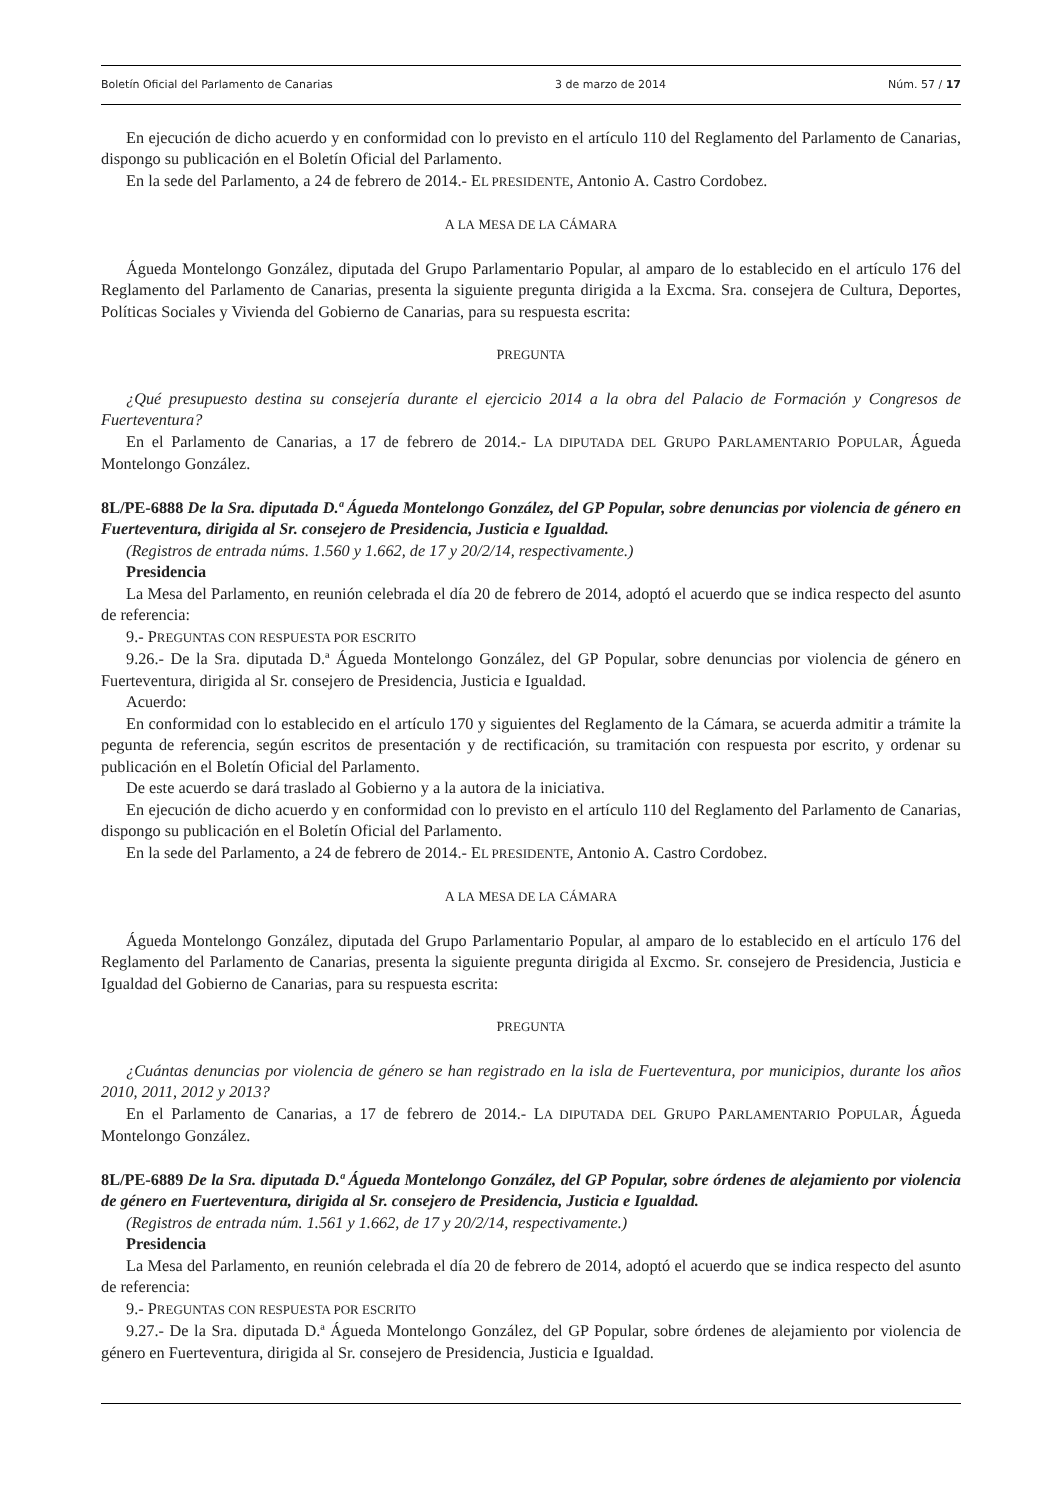Boletín Oficial del Parlamento de Canarias 3 de marzo de 2014 Núm. 57 / 17
En ejecución de dicho acuerdo y en conformidad con lo previsto en el artículo 110 del Reglamento del Parlamento de Canarias, dispongo su publicación en el Boletín Oficial del Parlamento.
En la sede del Parlamento, a 24 de febrero de 2014.- EL PRESIDENTE, Antonio A. Castro Cordobez.
A LA MESA DE LA CÁMARA
Águeda Montelongo González, diputada del Grupo Parlamentario Popular, al amparo de lo establecido en el artículo 176 del Reglamento del Parlamento de Canarias, presenta la siguiente pregunta dirigida a la Excma. Sra. consejera de Cultura, Deportes, Políticas Sociales y Vivienda del Gobierno de Canarias, para su respuesta escrita:
PREGUNTA
¿Qué presupuesto destina su consejería durante el ejercicio 2014 a la obra del Palacio de Formación y Congresos de Fuerteventura?
En el Parlamento de Canarias, a 17 de febrero de 2014.- LA DIPUTADA DEL GRUPO PARLAMENTARIO POPULAR, Águeda Montelongo González.
8L/PE-6888 De la Sra. diputada D.ª Águeda Montelongo González, del GP Popular, sobre denuncias por violencia de género en Fuerteventura, dirigida al Sr. consejero de Presidencia, Justicia e Igualdad.
(Registros de entrada núms. 1.560 y 1.662, de 17 y 20/2/14, respectivamente.)
Presidencia
La Mesa del Parlamento, en reunión celebrada el día 20 de febrero de 2014, adoptó el acuerdo que se indica respecto del asunto de referencia:
9.- PREGUNTAS CON RESPUESTA POR ESCRITO
9.26.- De la Sra. diputada D.ª Águeda Montelongo González, del GP Popular, sobre denuncias por violencia de género en Fuerteventura, dirigida al Sr. consejero de Presidencia, Justicia e Igualdad.
Acuerdo:
En conformidad con lo establecido en el artículo 170 y siguientes del Reglamento de la Cámara, se acuerda admitir a trámite la pegunta de referencia, según escritos de presentación y de rectificación, su tramitación con respuesta por escrito, y ordenar su publicación en el Boletín Oficial del Parlamento.
De este acuerdo se dará traslado al Gobierno y a la autora de la iniciativa.
En ejecución de dicho acuerdo y en conformidad con lo previsto en el artículo 110 del Reglamento del Parlamento de Canarias, dispongo su publicación en el Boletín Oficial del Parlamento.
En la sede del Parlamento, a 24 de febrero de 2014.- EL PRESIDENTE, Antonio A. Castro Cordobez.
A LA MESA DE LA CÁMARA
Águeda Montelongo González, diputada del Grupo Parlamentario Popular, al amparo de lo establecido en el artículo 176 del Reglamento del Parlamento de Canarias, presenta la siguiente pregunta dirigida al Excmo. Sr. consejero de Presidencia, Justicia e Igualdad del Gobierno de Canarias, para su respuesta escrita:
PREGUNTA
¿Cuántas denuncias por violencia de género se han registrado en la isla de Fuerteventura, por municipios, durante los años 2010, 2011, 2012 y 2013?
En el Parlamento de Canarias, a 17 de febrero de 2014.- LA DIPUTADA DEL GRUPO PARLAMENTARIO POPULAR, Águeda Montelongo González.
8L/PE-6889 De la Sra. diputada D.ª Águeda Montelongo González, del GP Popular, sobre órdenes de alejamiento por violencia de género en Fuerteventura, dirigida al Sr. consejero de Presidencia, Justicia e Igualdad.
(Registros de entrada núm. 1.561 y 1.662, de 17 y 20/2/14, respectivamente.)
Presidencia
La Mesa del Parlamento, en reunión celebrada el día 20 de febrero de 2014, adoptó el acuerdo que se indica respecto del asunto de referencia:
9.- PREGUNTAS CON RESPUESTA POR ESCRITO
9.27.- De la Sra. diputada D.ª Águeda Montelongo González, del GP Popular, sobre órdenes de alejamiento por violencia de género en Fuerteventura, dirigida al Sr. consejero de Presidencia, Justicia e Igualdad.